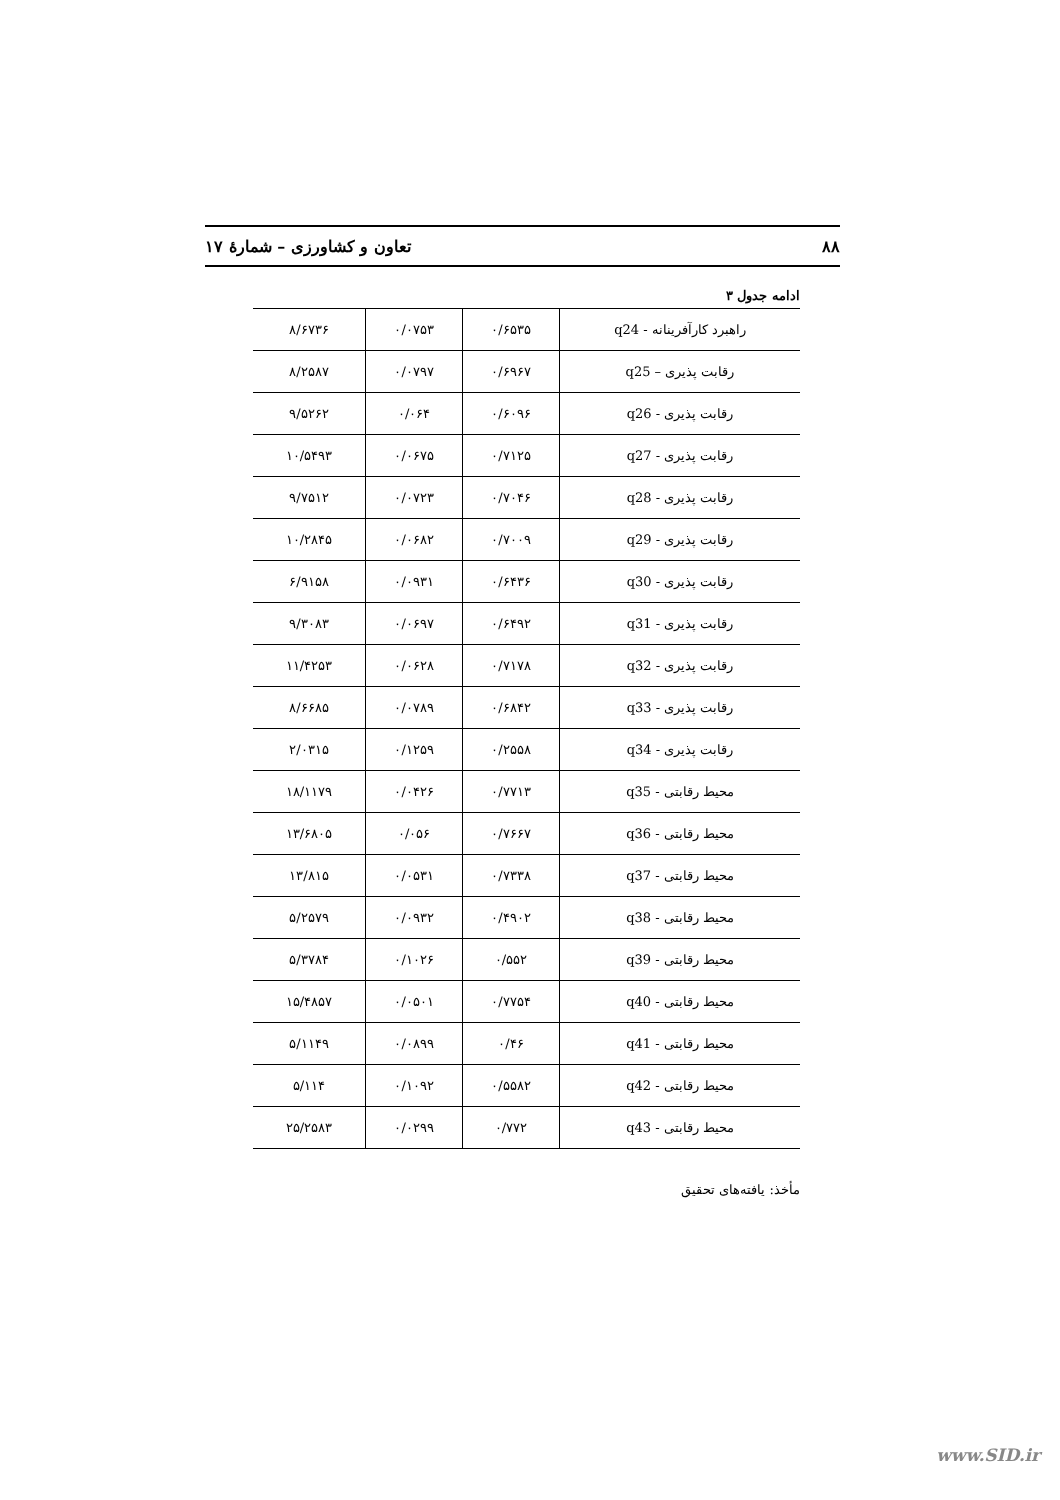۸۸ تعاون و کشاورزی – شمارهٔ ۱۷
ادامه جدول ۳
| راهبرد کارآفرینانه - q24 | ۰/۶۵۳۵ | ۰/۰۷۵۳ | ۸/۶۷۳۶ |
| رقابت پذیری – q25 | ۰/۶۹۶۷ | ۰/۰۷۹۷ | ۸/۲۵۸۷ |
| رقابت پذیری - q26 | ۰/۶۰۹۶ | ۰/۰۶۴ | ۹/۵۲۶۲ |
| رقابت پذیری - q27 | ۰/۷۱۲۵ | ۰/۰۶۷۵ | ۱۰/۵۴۹۳ |
| رقابت پذیری - q28 | ۰/۷۰۴۶ | ۰/۰۷۲۳ | ۹/۷۵۱۲ |
| رقابت پذیری - q29 | ۰/۷۰۰۹ | ۰/۰۶۸۲ | ۱۰/۲۸۴۵ |
| رقابت پذیری - q30 | ۰/۶۴۳۶ | ۰/۰۹۳۱ | ۶/۹۱۵۸ |
| رقابت پذیری - q31 | ۰/۶۴۹۲ | ۰/۰۶۹۷ | ۹/۳۰۸۳ |
| رقابت پذیری - q32 | ۰/۷۱۷۸ | ۰/۰۶۲۸ | ۱۱/۴۲۵۳ |
| رقابت پذیری - q33 | ۰/۶۸۴۲ | ۰/۰۷۸۹ | ۸/۶۶۸۵ |
| رقابت پذیری - q34 | ۰/۲۵۵۸ | ۰/۱۲۵۹ | ۲/۰۳۱۵ |
| محیط رقابتی - q35 | ۰/۷۷۱۳ | ۰/۰۴۲۶ | ۱۸/۱۱۷۹ |
| محیط رقابتی - q36 | ۰/۷۶۶۷ | ۰/۰۵۶ | ۱۳/۶۸۰۵ |
| محیط رقابتی - q37 | ۰/۷۳۳۸ | ۰/۰۵۳۱ | ۱۳/۸۱۵ |
| محیط رقابتی - q38 | ۰/۴۹۰۲ | ۰/۰۹۳۲ | ۵/۲۵۷۹ |
| محیط رقابتی - q39 | ۰/۵۵۲ | ۰/۱۰۲۶ | ۵/۳۷۸۴ |
| محیط رقابتی - q40 | ۰/۷۷۵۴ | ۰/۰۵۰۱ | ۱۵/۴۸۵۷ |
| محیط رقابتی - q41 | ۰/۴۶ | ۰/۰۸۹۹ | ۵/۱۱۴۹ |
| محیط رقابتی - q42 | ۰/۵۵۸۲ | ۰/۱۰۹۲ | ۵/۱۱۴ |
| محیط رقابتی - q43 | ۰/۷۷۲ | ۰/۰۲۹۹ | ۲۵/۲۵۸۳ |
مأخذ: یافته‌های تحقیق
www.SID.ir